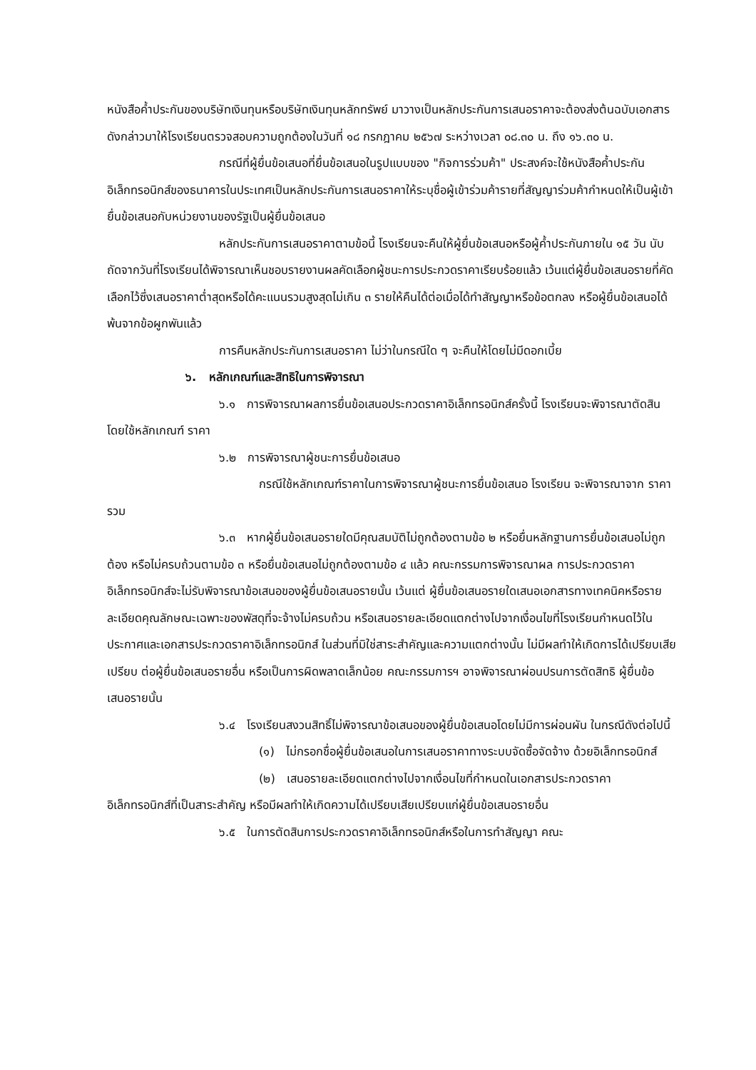หนังสือค้ำประกันของบริษัทเงินทุนหรือบริษัทเงินทุนหลักทรัพย์ มาวางเป็นหลักประกันการเสนอราคาจะต้องส่งต้นฉบับเอกสารดังกล่าวมาให้โรงเรียนตรวจสอบความถูกต้องในวันที่ ๑๘ กรกฎาคม ๒๕๖๗ ระหว่างเวลา ๐๘.๓๐ น. ถึง ๑๖.๓๐ น.
กรณีที่ผู้ยื่นข้อเสนอที่ยื่นข้อเสนอในรูปแบบของ "กิจการร่วมค้า" ประสงค์จะใช้หนังสือค้ำประกันอิเล็กทรอนิกส์ของธนาคารในประเทศเป็นหลักประกันการเสนอราคาให้ระบุชื่อผู้เข้าร่วมค้ารายที่สัญญาร่วมค้ากำหนดให้เป็นผู้เข้ายื่นข้อเสนอกับหน่วยงานของรัฐเป็นผู้ยื่นข้อเสนอ
หลักประกันการเสนอราคาตามข้อนี้ โรงเรียนจะคืนให้ผู้ยื่นข้อเสนอหรือผู้ค้ำประกันภายใน ๑๕ วัน นับถัดจากวันที่โรงเรียนได้พิจารณาเห็นชอบรายงานผลคัดเลือกผู้ชนะการประกวดราคาเรียบร้อยแล้ว เว้นแต่ผู้ยื่นข้อเสนอรายที่คัดเลือกไว้ซึ่งเสนอราคาต่ำสุดหรือได้คะแนนรวมสูงสุดไม่เกิน ๓ รายให้คืนได้ต่อเมื่อได้ทำสัญญาหรือข้อตกลง หรือผู้ยื่นข้อเสนอได้พ้นจากข้อผูกพันแล้ว
การคืนหลักประกันการเสนอราคา ไม่ว่าในกรณีใด ๆ จะคืนให้โดยไม่มีดอกเบี้ย
๖. หลักเกณฑ์และสิทธิในการพิจารณา
๖.๑ การพิจารณาผลการยื่นข้อเสนอประกวดราคาอิเล็กทรอนิกส์ครั้งนี้ โรงเรียนจะพิจารณาตัดสินโดยใช้หลักเกณฑ์ ราคา
๖.๒ การพิจารณาผู้ชนะการยื่นข้อเสนอ
กรณีใช้หลักเกณฑ์ราคาในการพิจารณาผู้ชนะการยื่นข้อเสนอ โรงเรียน จะพิจารณาจาก ราคารวม
๖.๓ หากผู้ยื่นข้อเสนอรายใดมีคุณสมบัติไม่ถูกต้องตามข้อ ๒ หรือยื่นหลักฐานการยื่นข้อเสนอไม่ถูกต้อง หรือไม่ครบถ้วนตามข้อ ๓ หรือยื่นข้อเสนอไม่ถูกต้องตามข้อ ๔ แล้ว คณะกรรมการพิจารณาผล การประกวดราคาอิเล็กทรอนิกส์จะไม่รับพิจารณาข้อเสนอของผู้ยื่นข้อเสนอรายนั้น เว้นแต่ ผู้ยื่นข้อเสนอรายใดเสนอเอกสารทางเทคนิคหรือรายละเอียดคุณลักษณะเฉพาะของพัสดุที่จะจ้างไม่ครบถ้วน หรือเสนอรายละเอียดแตกต่างไปจากเงื่อนไขที่โรงเรียนกำหนดไว้ในประกาศและเอกสารประกวดราคาอิเล็กทรอนิกส์ ในส่วนที่มิใช่สาระสำคัญและความแตกต่างนั้น ไม่มีผลทำให้เกิดการได้เปรียบเสียเปรียบ ต่อผู้ยื่นข้อเสนอรายอื่น หรือเป็นการผิดพลาดเล็กน้อย คณะกรรมการฯ อาจพิจารณาผ่อนปรนการตัดสิทธิ ผู้ยื่นข้อเสนอรายนั้น
๖.๔ โรงเรียนสงวนสิทธิ์ไม่พิจารณาข้อเสนอของผู้ยื่นข้อเสนอโดยไม่มีการผ่อนผัน ในกรณีดังต่อไปนี้
(๑) ไม่กรอกชื่อผู้ยื่นข้อเสนอในการเสนอราคาทางระบบจัดซื้อจัดจ้าง ด้วยอิเล็กทรอนิกส์
(๒) เสนอรายละเอียดแตกต่างไปจากเงื่อนไขที่กำหนดในเอกสารประกวดราคา อิเล็กทรอนิกส์ที่เป็นสาระสำคัญ หรือมีผลทำให้เกิดความได้เปรียบเสียเปรียบแก่ผู้ยื่นข้อเสนอรายอื่น
๖.๕ ในการตัดสินการประกวดราคาอิเล็กทรอนิกส์หรือในการทำสัญญา คณะ